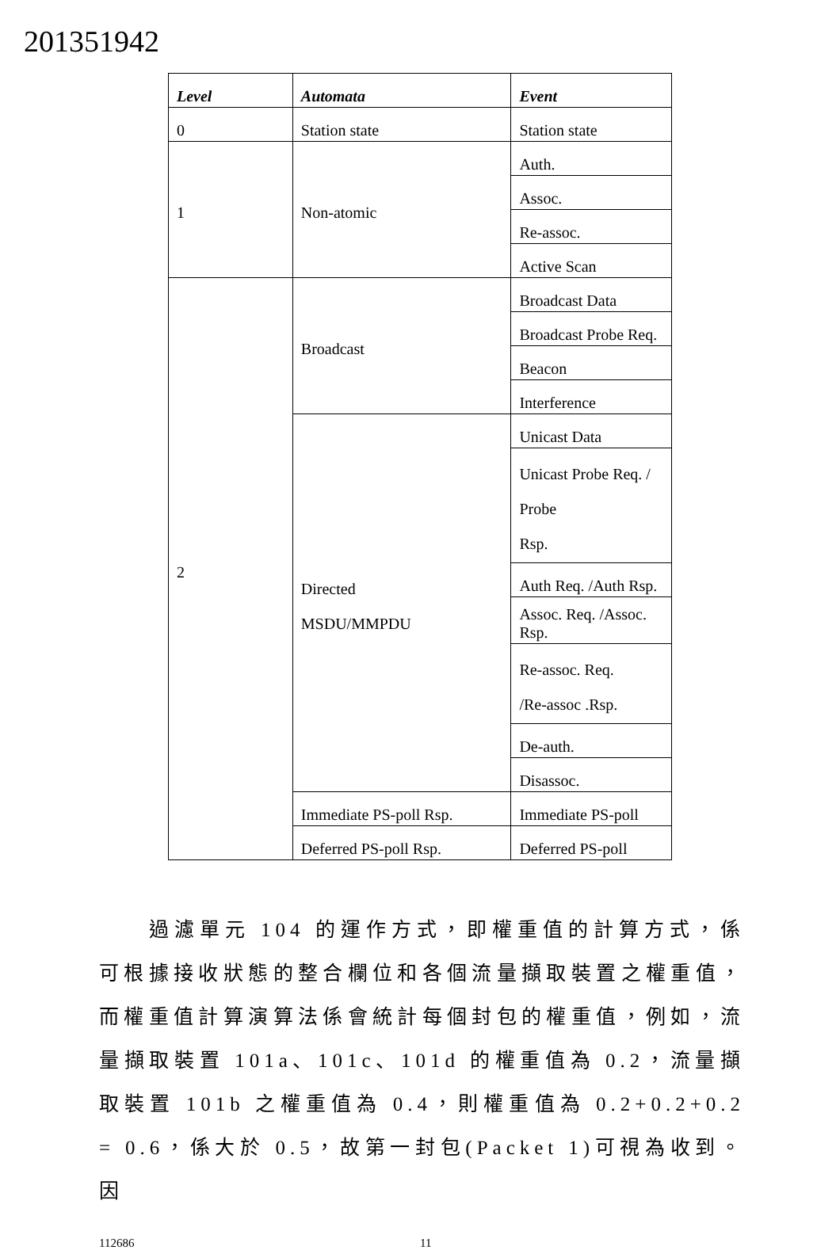201351942
| Level | Automata | Event |
| --- | --- | --- |
| 0 | Station state | Station state |
| 1 | Non-atomic | Auth. |
| | | Assoc. |
| | | Re-assoc. |
| | | Active Scan |
| 2 | Broadcast | Broadcast Data |
| | | Broadcast Probe Req. |
| | | Beacon |
| | | Interference |
| | Directed MSDU/MMPDU | Unicast Data |
| | | Unicast Probe Req. / Probe Rsp. |
| | | Auth Req. /Auth Rsp. |
| | | Assoc. Req. /Assoc. Rsp. |
| | | Re-assoc. Req. /Re-assoc .Rsp. |
| | | De-auth. |
| | | Disassoc. |
| | Immediate PS-poll Rsp. | Immediate PS-poll |
| | Deferred PS-poll Rsp. | Deferred PS-poll |
  過濾單元 104 的運作方式，即權重值的計算方式，係可根據接收狀態的整合欄位和各個流量擷取裝置之權重值，而權重值計算演算法係會統計每個封包的權重值，例如，流量擷取裝置 101a、101c、101d 的權重值為 0.2，流量擷取裝置 101b 之權重值為 0.4，則權重值為 0.2+0.2+0.2 = 0.6，係大於 0.5，故第一封包(Packet 1)可視為收到。因
112686 11